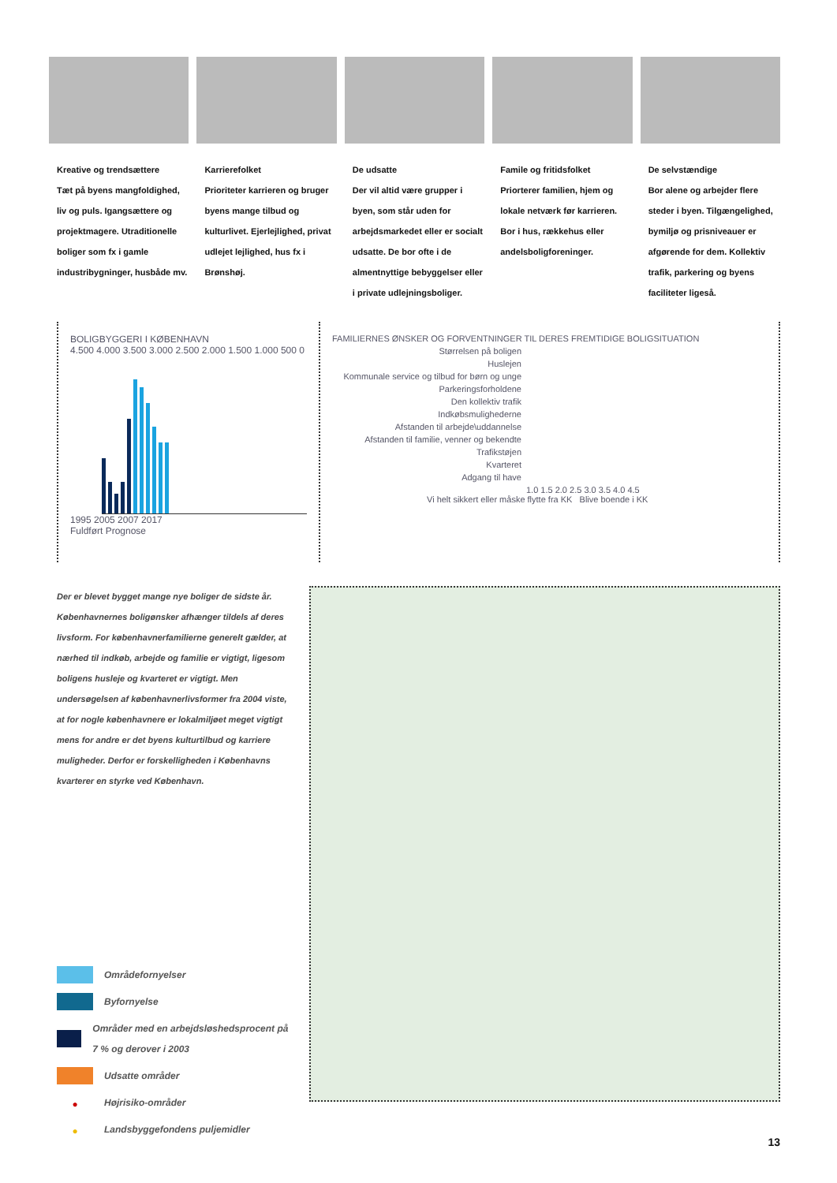Kreative og trendsættere
Tæt på byens mangfoldighed, liv og puls. Igangsættere og projektmagere. Utraditionelle boliger som fx i gamle industribygninger, husbåde mv.
Karrierefolket
Prioriteter karrieren og bruger byens mange tilbud og kulturlivet. Ejerlejlighed, privat udlejet lejlighed, hus fx i Brønshøj.
De udsatte
Der vil altid være grupper i byen, som står uden for arbejdsmarkedet eller er socialt udsatte. De bor ofte i de almentnyttige bebyggelser eller i private udlejningsboliger.
Famile og fritidsfolket
Priorterer familien, hjem og lokale netværk før karrieren. Bor i hus, rækkehus eller andelsboligforeninger.
De selvstændige
Bor alene og arbejder flere steder i byen. Tilgængelighed, bymiljø og prisniveauer er afgørende for dem. Kollektiv trafik, parkering og byens faciliteter ligeså.
BOLIGBYGGERI I KØBENHAVN
4.500 4.000 3.500 3.000 2.500 2.000 1.500 1.000 500 0
1995 2005 2007 2017
Fuldført Prognose
FAMILIERNES ØNSKER OG FORVENTNINGER TIL DERES FREMTIDIGE BOLIGSITUATION
Størrelsen på boligen
Huslejen
Kommunale service og tilbud for børn og unge
Parkeringsforholdene
Den kollektiv trafik
Indkøbsmulighederne
Afstanden til arbejde\uddannelse
Afstanden til familie, venner og bekendte
Trafikstøjen
Kvarteret
Adgang til have
1.0 1.5 2.0 2.5 3.0 3.5 4.0 4.5
Vi helt sikkert eller måske flytte fra KK Blive boende i KK
Der er blevet bygget mange nye boliger de sidste år. Københavnernes boligønsker afhænger tildels af deres livsform. For københavnerfamilierne generelt gælder, at nærhed til indkøb, arbejde og familie er vigtigt, ligesom boligens husleje og kvarteret er vigtigt. Men undersøgelsen af københavnerlivsformer fra 2004 viste, at for nogle københavnere er lokalmiljøet meget vigtigt mens for andre er det byens kulturtilbud og karriere muligheder. Derfor er forskelligheden i Københavns kvarterer en styrke ved København.
Områdefornyelser
Byfornyelse
Områder med en arbejdsløshedsprocent på 7 % og derover i 2003
Udsatte områder
● Højrisiko-områder
● Landsbyggefondens puljemidler
13